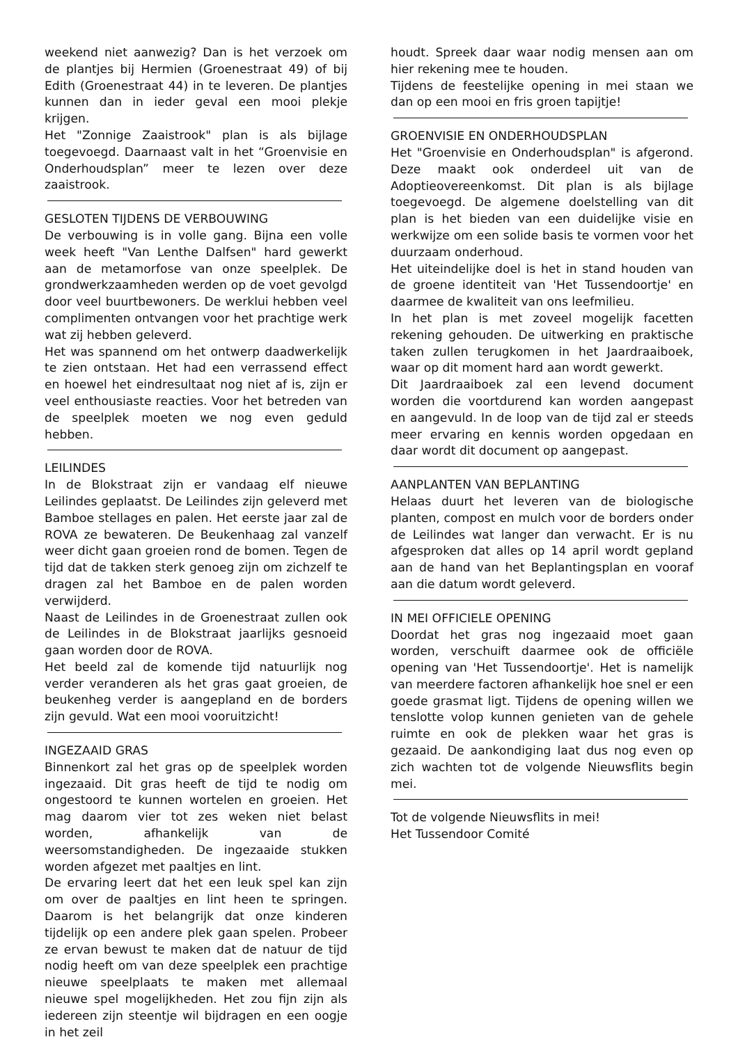weekend niet aanwezig? Dan is het verzoek om de plantjes bij Hermien (Groenestraat 49) of bij Edith (Groenestraat 44) in te leveren. De plantjes kunnen dan in ieder geval een mooi plekje krijgen.
Het "Zonnige Zaaistrook" plan is als bijlage toegevoegd. Daarnaast valt in het “Groenvisie en Onderhoudsplan” meer te lezen over deze zaaistrook.
GESLOTEN TIJDENS DE VERBOUWING
De verbouwing is in volle gang. Bijna een volle week heeft "Van Lenthe Dalfsen" hard gewerkt aan de metamorfose van onze speelplek. De grondwerkzaamheden werden op de voet gevolgd door veel buurtbewoners. De werklui hebben veel complimenten ontvangen voor het prachtige werk wat zij hebben geleverd.
Het was spannend om het ontwerp daadwerkelijk te zien ontstaan. Het had een verrassend effect en hoewel het eindresultaat nog niet af is, zijn er veel enthousiaste reacties. Voor het betreden van de speelplek moeten we nog even geduld hebben.
LEILINDES
In de Blokstraat zijn er vandaag elf nieuwe Leilindes geplaatst. De Leilindes zijn geleverd met Bamboe stellages en palen. Het eerste jaar zal de ROVA ze bewateren. De Beukenhaag zal vanzelf weer dicht gaan groeien rond de bomen. Tegen de tijd dat de takken sterk genoeg zijn om zichzelf te dragen zal het Bamboe en de palen worden verwijderd.
Naast de Leilindes in de Groenestraat zullen ook de Leilindes in de Blokstraat jaarlijks gesnoeid gaan worden door de ROVA.
Het beeld zal de komende tijd natuurlijk nog verder veranderen als het gras gaat groeien, de beukenheg verder is aangepland en de borders zijn gevuld. Wat een mooi vooruitzicht!
INGEZAAID GRAS
Binnenkort zal het gras op de speelplek worden ingezaaid. Dit gras heeft de tijd te nodig om ongestoord te kunnen wortelen en groeien. Het mag daarom vier tot zes weken niet belast worden, afhankelijk van de weersomstandigheden. De ingezaaide stukken worden afgezet met paaltjes en lint.
De ervaring leert dat het een leuk spel kan zijn om over de paaltjes en lint heen te springen. Daarom is het belangrijk dat onze kinderen tijdelijk op een andere plek gaan spelen. Probeer ze ervan bewust te maken dat de natuur de tijd nodig heeft om van deze speelplek een prachtige nieuwe speelplaats te maken met allemaal nieuwe spel mogelijkheden. Het zou fijn zijn als iedereen zijn steentje wil bijdragen en een oogje in het zeil
houdt. Spreek daar waar nodig mensen aan om hier rekening mee te houden.
Tijdens de feestelijke opening in mei staan we dan op een mooi en fris groen tapijtje!
GROENVISIE EN ONDERHOUDSPLAN
Het "Groenvisie en Onderhoudsplan" is afgerond. Deze maakt ook onderdeel uit van de Adoptieovereenkomst. Dit plan is als bijlage toegevoegd. De algemene doelstelling van dit plan is het bieden van een duidelijke visie en werkwijze om een solide basis te vormen voor het duurzaam onderhoud.
Het uiteindelijke doel is het in stand houden van de groene identiteit van 'Het Tussendoortje' en daarmee de kwaliteit van ons leefmilieu.
In het plan is met zoveel mogelijk facetten rekening gehouden. De uitwerking en praktische taken zullen terugkomen in het Jaardraaiboek, waar op dit moment hard aan wordt gewerkt.
Dit Jaardraaiboek zal een levend document worden die voortdurend kan worden aangepast en aangevuld. In de loop van de tijd zal er steeds meer ervaring en kennis worden opgedaan en daar wordt dit document op aangepast.
AANPLANTEN VAN BEPLANTING
Helaas duurt het leveren van de biologische planten, compost en mulch voor de borders onder de Leilindes wat langer dan verwacht. Er is nu afgesproken dat alles op 14 april wordt gepland aan de hand van het Beplantingsplan en vooraf aan die datum wordt geleverd.
IN MEI OFFICIELE OPENING
Doordat het gras nog ingezaaid moet gaan worden, verschuift daarmee ook de officiële opening van 'Het Tussendoortje'. Het is namelijk van meerdere factoren afhankelijk hoe snel er een goede grasmat ligt. Tijdens de opening willen we tenslotte volop kunnen genieten van de gehele ruimte en ook de plekken waar het gras is gezaaid. De aankondiging laat dus nog even op zich wachten tot de volgende Nieuwsflits begin mei.
Tot de volgende Nieuwsflits in mei!
Het Tussendoor Comité